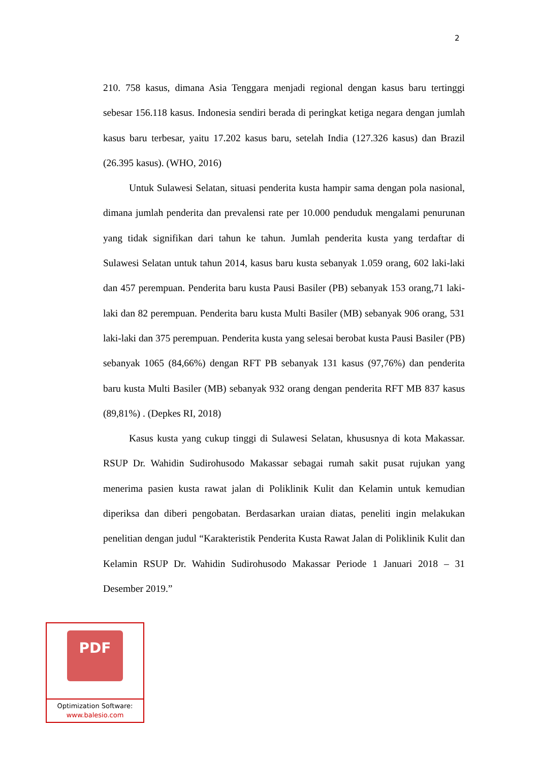2
210. 758 kasus, dimana Asia Tenggara menjadi regional dengan kasus baru tertinggi sebesar 156.118 kasus. Indonesia sendiri berada di peringkat ketiga negara dengan jumlah kasus baru terbesar, yaitu 17.202 kasus baru, setelah India (127.326 kasus) dan Brazil (26.395 kasus). (WHO, 2016)
Untuk Sulawesi Selatan, situasi penderita kusta hampir sama dengan pola nasional, dimana jumlah penderita dan prevalensi rate per 10.000 penduduk mengalami penurunan yang tidak signifikan dari tahun ke tahun. Jumlah penderita kusta yang terdaftar di Sulawesi Selatan untuk tahun 2014, kasus baru kusta sebanyak 1.059 orang, 602 laki-laki dan 457 perempuan. Penderita baru kusta Pausi Basiler (PB) sebanyak 153 orang,71 laki-laki dan 82 perempuan. Penderita baru kusta Multi Basiler (MB) sebanyak 906 orang, 531 laki-laki dan 375 perempuan. Penderita kusta yang selesai berobat kusta Pausi Basiler (PB) sebanyak 1065 (84,66%) dengan RFT PB sebanyak 131 kasus (97,76%) dan penderita baru kusta Multi Basiler (MB) sebanyak 932 orang dengan penderita RFT MB 837 kasus (89,81%) . (Depkes RI, 2018)
Kasus kusta yang cukup tinggi di Sulawesi Selatan, khususnya di kota Makassar. RSUP Dr. Wahidin Sudirohusodo Makassar sebagai rumah sakit pusat rujukan yang menerima pasien kusta rawat jalan di Poliklinik Kulit dan Kelamin untuk kemudian diperiksa dan diberi pengobatan. Berdasarkan uraian diatas, peneliti ingin melakukan penelitian dengan judul “Karakteristik Penderita Kusta Rawat Jalan di Poliklinik Kulit dan Kelamin RSUP Dr. Wahidin Sudirohusodo Makassar Periode 1 Januari 2018 – 31 Desember 2019.”
PDF
Optimization Software:
www.balesio.com